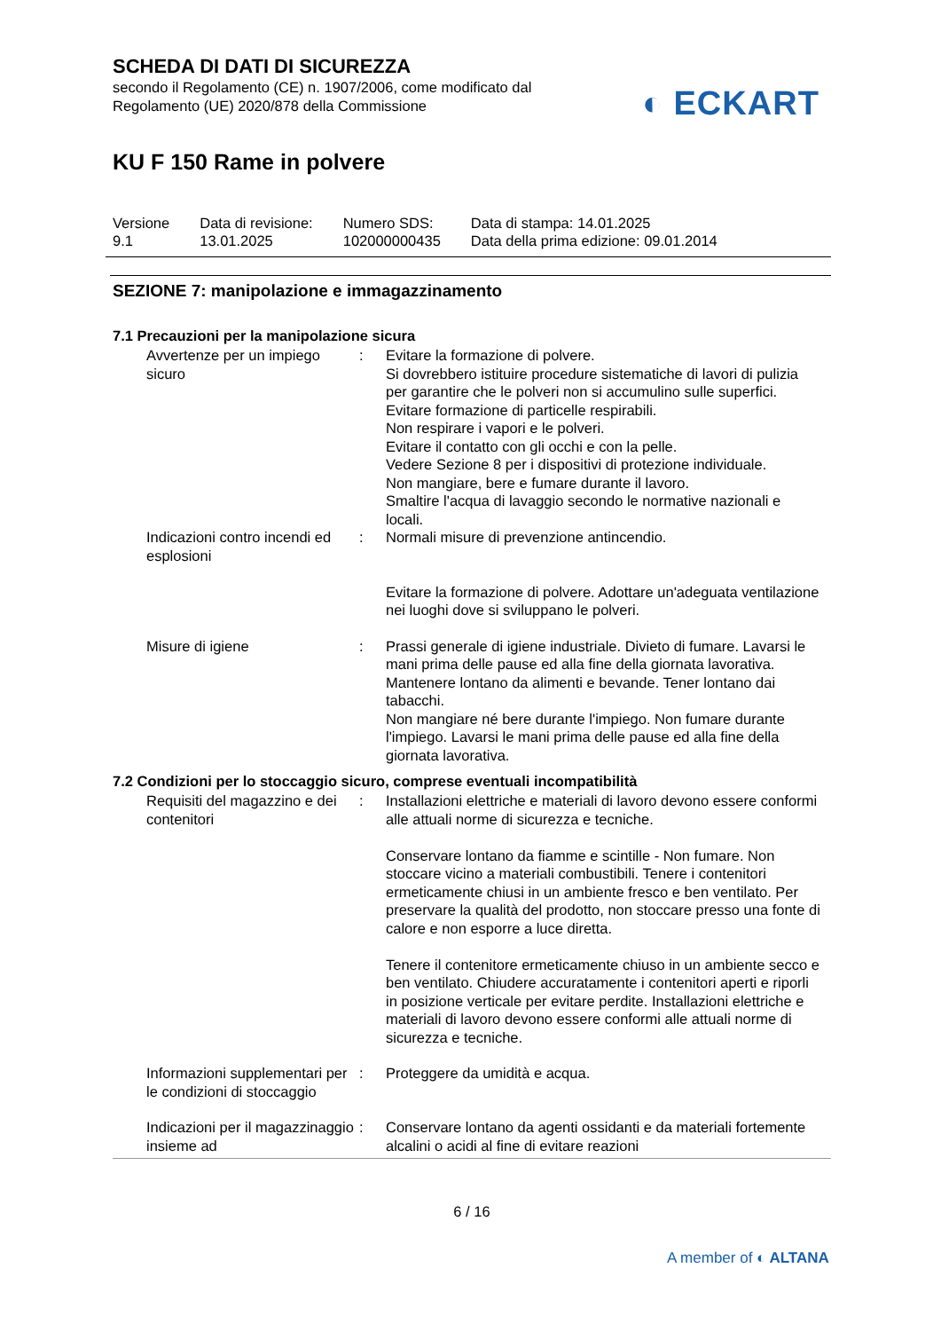SCHEDA DI DATI DI SICUREZZA
secondo il Regolamento (CE) n. 1907/2006, come modificato dal
Regolamento (UE) 2020/878 della Commissione
◐ ECKART
KU F 150 Rame in polvere
Versione
9.1
Data di revisione:
13.01.2025
Numero SDS:
102000000435
Data di stampa: 14.01.2025
Data della prima edizione: 09.01.2014
SEZIONE 7: manipolazione e immagazzinamento
7.1 Precauzioni per la manipolazione sicura
Avvertenze per un impiego sicuro
: Evitare la formazione di polvere.
Si dovrebbero istituire procedure sistematiche di lavori di pulizia per garantire che le polveri non si accumulino sulle superfici.
Evitare formazione di particelle respirabili.
Non respirare i vapori e le polveri.
Evitare il contatto con gli occhi e con la pelle.
Vedere Sezione 8 per i dispositivi di protezione individuale.
Non mangiare, bere e fumare durante il lavoro.
Smaltire l'acqua di lavaggio secondo le normative nazionali e locali.
Indicazioni contro incendi ed esplosioni
: Normali misure di prevenzione antincendio.
Evitare la formazione di polvere. Adottare un'adeguata ventilazione nei luoghi dove si sviluppano le polveri.
Misure di igiene : Prassi generale di igiene industriale. Divieto di fumare. Lavarsi le mani prima delle pause ed alla fine della giornata lavorativa. Mantenere lontano da alimenti e bevande. Tener lontano dai tabacchi.
Non mangiare né bere durante l'impiego. Non fumare durante l'impiego. Lavarsi le mani prima delle pause ed alla fine della giornata lavorativa.
7.2 Condizioni per lo stoccaggio sicuro, comprese eventuali incompatibilità
Requisiti del magazzino e dei contenitori
: Installazioni elettriche e materiali di lavoro devono essere conformi alle attuali norme di sicurezza e tecniche.
Conservare lontano da fiamme e scintille - Non fumare. Non stoccare vicino a materiali combustibili. Tenere i contenitori ermeticamente chiusi in un ambiente fresco e ben ventilato. Per preservare la qualità del prodotto, non stoccare presso una fonte di calore e non esporre a luce diretta.
Tenere il contenitore ermeticamente chiuso in un ambiente secco e ben ventilato. Chiudere accuratamente i contenitori aperti e riporli in posizione verticale per evitare perdite. Installazioni elettriche e materiali di lavoro devono essere conformi alle attuali norme di sicurezza e tecniche.
Informazioni supplementari per le condizioni di stoccaggio
: Proteggere da umidità e acqua.
Indicazioni per il magazzinaggio insieme ad
: Conservare lontano da agenti ossidanti e da materiali fortemente alcalini o acidi al fine di evitare reazioni
6 / 16
A member of ◐ ALTANA